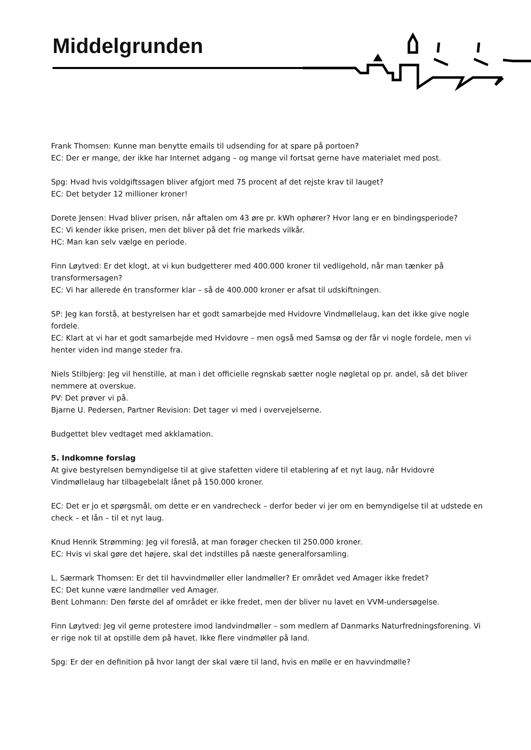Middelgrunden
Frank Thomsen: Kunne man benytte emails til udsending for at spare på portoen?
EC: Der er mange, der ikke har Internet adgang – og mange vil fortsat gerne have materialet med post.
Spg: Hvad hvis voldgiftssagen bliver afgjort med 75 procent af det rejste krav til lauget?
EC: Det betyder 12 millioner kroner!
Dorete Jensen: Hvad bliver prisen, når aftalen om 43 øre pr. kWh ophører? Hvor lang er en bindingsperiode?
EC: Vi kender ikke prisen, men det bliver på det frie markeds vilkår.
HC: Man kan selv vælge en periode.
Finn Løytved: Er det klogt, at vi kun budgetterer med 400.000 kroner til vedligehold, når man tænker på transformersagen?
EC: Vi har allerede én transformer klar – så de 400.000 kroner er afsat til udskiftningen.
SP: Jeg kan forstå, at bestyrelsen har et godt samarbejde med Hvidovre Vindmøllelaug, kan det ikke give nogle fordele.
EC: Klart at vi har et godt samarbejde med Hvidovre – men også med Samsø og der får vi nogle fordele, men vi henter viden ind mange steder fra.
Niels Stilbjerg: Jeg vil henstille, at man i det officielle regnskab sætter nogle nøgletal op pr. andel, så det bliver nemmere at overskue.
PV: Det prøver vi på.
Bjarne U. Pedersen, Partner Revision: Det tager vi med i overvejelserne.
Budgettet blev vedtaget med akklamation.
5. Indkomne forslag
At give bestyrelsen bemyndigelse til at give stafetten videre til etablering af et nyt laug, når Hvidovre Vindmøllelaug har tilbagebelalt lånet på 150.000 kroner.
EC: Det er jo et spørgsmål, om dette er en vandrecheck – derfor beder vi jer om en bemyndigelse til at udstede en check – et lån – til et nyt laug.
Knud Henrik Strømming: Jeg vil foreslå, at man forøger checken til 250.000 kroner.
EC: Hvis vi skal gøre det højere, skal det indstilles på næste generalforsamling.
L. Særmark Thomsen: Er det til havvindmøller eller landmøller? Er området ved Amager ikke fredet?
EC: Det kunne være landmøller ved Amager.
Bent Lohmann: Den første del af området er ikke fredet, men der bliver nu lavet en VVM-undersøgelse.
Finn Løytved: Jeg vil gerne protestere imod landvindmøller – som medlem af Danmarks Naturfredningsforening. Vi er rige nok til at opstille dem på havet. Ikke flere vindmøller på land.
Spg: Er der en definition på hvor langt der skal være til land, hvis en mølle er en havvindmølle?